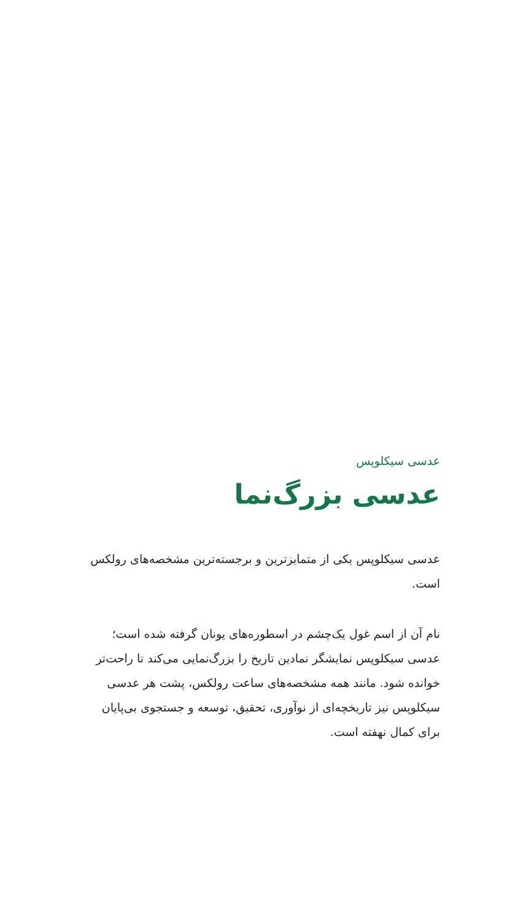عدسی سیکلوپس
عدسی بزرگ‌نما
عدسی سیکلوپس یکی از متمایزترین و برجسته‌ترین مشخصه‌های رولکس است.
نام آن از اسم غول یک‌چشم در اسطوره‌های یونان گرفته شده است؛ عدسی سیکلوپس نمایشگر نمادین تاریخ را بزرگ‌نمایی می‌کند تا راحت‌تر خوانده شود. مانند همه مشخصه‌های ساعت رولکس، پشت هر عدسی سیکلوپس نیز تاریخچه‌ای از نوآوری، تحقیق، توسعه و جستجوی بی‌پایان برای کمال نهفته است.